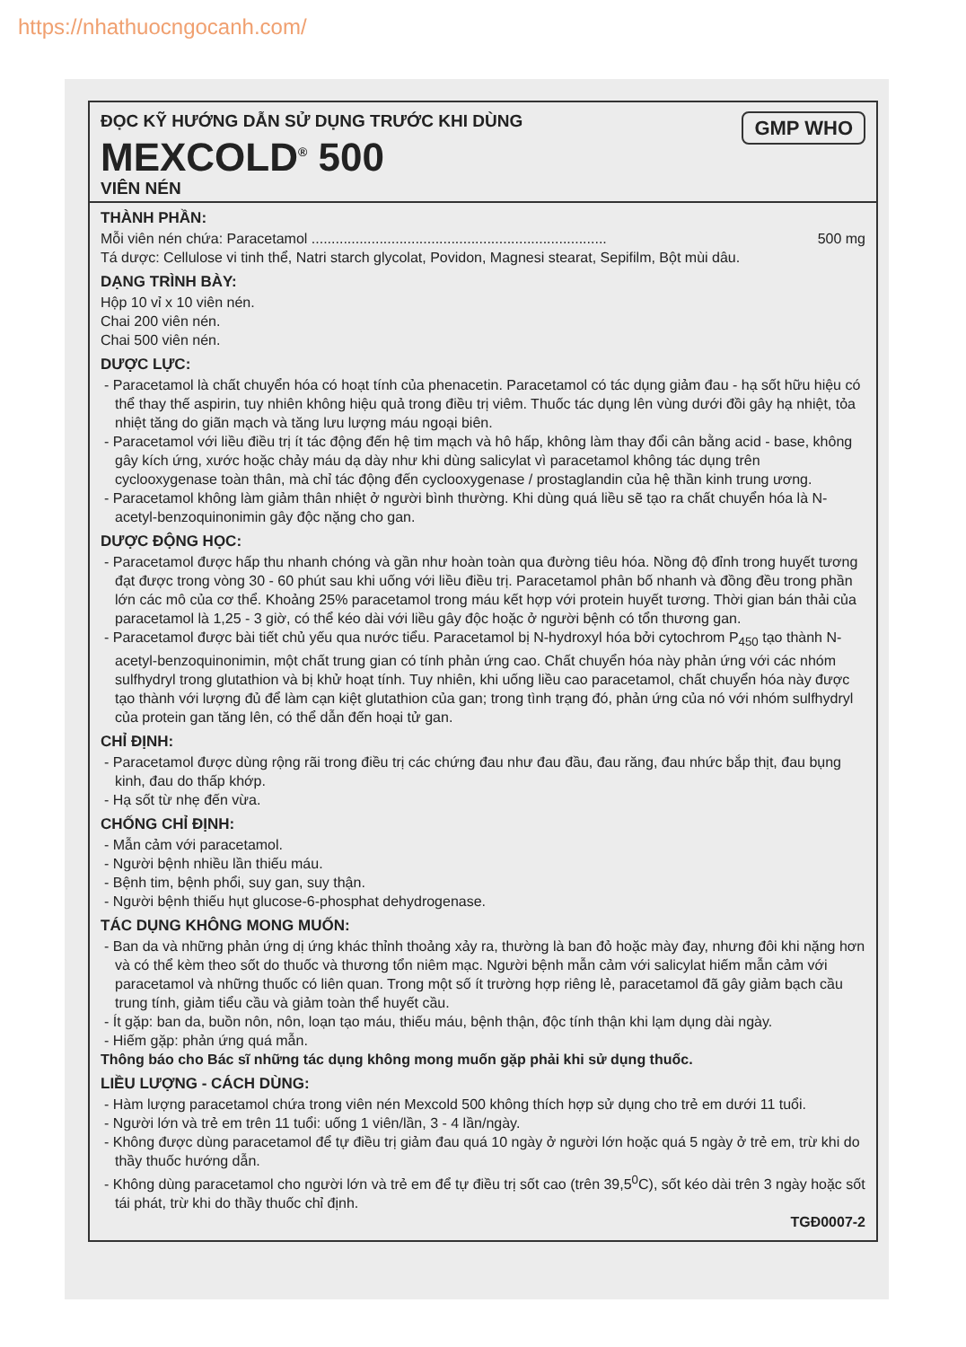https://nhathuocngocanh.com/
GMP WHO
ĐỌC KỸ HƯỚNG DẪN SỬ DỤNG TRƯỚC KHI DÙNG
MEXCOLD<sup>®</sup> 500
VIÊN NÉN
THÀNH PHẦN:
Mỗi viên nén chứa: Paracetamol .......................................................................... 500 mg
Tá dược: Cellulose vi tinh thể, Natri starch glycolat, Povidon, Magnesi stearat, Sepifilm, Bột mùi dâu.
DẠNG TRÌNH BÀY:
Hộp 10 vỉ x 10 viên nén.
Chai 200 viên nén.
Chai 500 viên nén.
DƯỢC LỰC:
- Paracetamol là chất chuyển hóa có hoạt tính của phenacetin. Paracetamol có tác dụng giảm đau - hạ sốt hữu hiệu có thể thay thế aspirin, tuy nhiên không hiệu quả trong điều trị viêm. Thuốc tác dụng lên vùng dưới đồi gây hạ nhiệt, tỏa nhiệt tăng do giãn mạch và tăng lưu lượng máu ngoại biên.
- Paracetamol với liều điều trị ít tác động đến hệ tim mạch và hô hấp, không làm thay đổi cân bằng acid - base, không gây kích ứng, xước hoặc chảy máu dạ dày như khi dùng salicylat vì paracetamol không tác dụng trên cyclooxygenase toàn thân, mà chỉ tác động đến cyclooxygenase / prostaglandin của hệ thần kinh trung ương.
- Paracetamol không làm giảm thân nhiệt ở người bình thường. Khi dùng quá liều sẽ tạo ra chất chuyển hóa là N-acetyl-benzoquinonimin gây độc nặng cho gan.
DƯỢC ĐỘNG HỌC:
- Paracetamol được hấp thu nhanh chóng và gần như hoàn toàn qua đường tiêu hóa. Nồng độ đỉnh trong huyết tương đạt được trong vòng 30 - 60 phút sau khi uống với liều điều trị. Paracetamol phân bố nhanh và đồng đều trong phần lớn các mô của cơ thể. Khoảng 25% paracetamol trong máu kết hợp với protein huyết tương. Thời gian bán thải của paracetamol là 1,25 - 3 giờ, có thể kéo dài với liều gây độc hoặc ở người bệnh có tổn thương gan.
- Paracetamol được bài tiết chủ yếu qua nước tiểu. Paracetamol bị N-hydroxyl hóa bởi cytochrom P<sub>450</sub> tạo thành N-acetyl-benzoquinonimin, một chất trung gian có tính phản ứng cao. Chất chuyển hóa này phản ứng với các nhóm sulfhydryl trong glutathion và bị khử hoạt tính. Tuy nhiên, khi uống liều cao paracetamol, chất chuyển hóa này được tạo thành với lượng đủ để làm cạn kiệt glutathion của gan; trong tình trạng đó, phản ứng của nó với nhóm sulfhydryl của protein gan tăng lên, có thể dẫn đến hoại tử gan.
CHỈ ĐỊNH:
- Paracetamol được dùng rộng rãi trong điều trị các chứng đau như đau đầu, đau răng, đau nhức bắp thịt, đau bụng kinh, đau do thấp khớp.
- Hạ sốt từ nhẹ đến vừa.
CHỐNG CHỈ ĐỊNH:
- Mẫn cảm với paracetamol.
- Người bệnh nhiều lần thiếu máu.
- Bệnh tim, bệnh phổi, suy gan, suy thận.
- Người bệnh thiếu hụt glucose-6-phosphat dehydrogenase.
TÁC DỤNG KHÔNG MONG MUỐN:
- Ban da và những phản ứng dị ứng khác thỉnh thoảng xảy ra, thường là ban đỏ hoặc mày đay, nhưng đôi khi nặng hơn và có thể kèm theo sốt do thuốc và thương tổn niêm mạc. Người bệnh mẫn cảm với salicylat hiếm mẫn cảm với paracetamol và những thuốc có liên quan. Trong một số ít trường hợp riêng lẻ, paracetamol đã gây giảm bạch cầu trung tính, giảm tiểu cầu và giảm toàn thể huyết cầu.
- Ít gặp: ban da, buồn nôn, nôn, loạn tạo máu, thiếu máu, bệnh thận, độc tính thận khi lạm dụng dài ngày.
- Hiếm gặp: phản ứng quá mẫn.
Thông báo cho Bác sĩ những tác dụng không mong muốn gặp phải khi sử dụng thuốc.
LIỀU LƯỢNG - CÁCH DÙNG:
- Hàm lượng paracetamol chứa trong viên nén Mexcold 500 không thích hợp sử dụng cho trẻ em dưới 11 tuổi.
- Người lớn và trẻ em trên 11 tuổi: uống 1 viên/lần, 3 - 4 lần/ngày.
- Không được dùng paracetamol để tự điều trị giảm đau quá 10 ngày ở người lớn hoặc quá 5 ngày ở trẻ em, trừ khi do thầy thuốc hướng dẫn.
- Không dùng paracetamol cho người lớn và trẻ em để tự điều trị sốt cao (trên 39,5<sup>0</sup>C), sốt kéo dài trên 3 ngày hoặc sốt tái phát, trừ khi do thầy thuốc chỉ định.
TGĐ0007-2